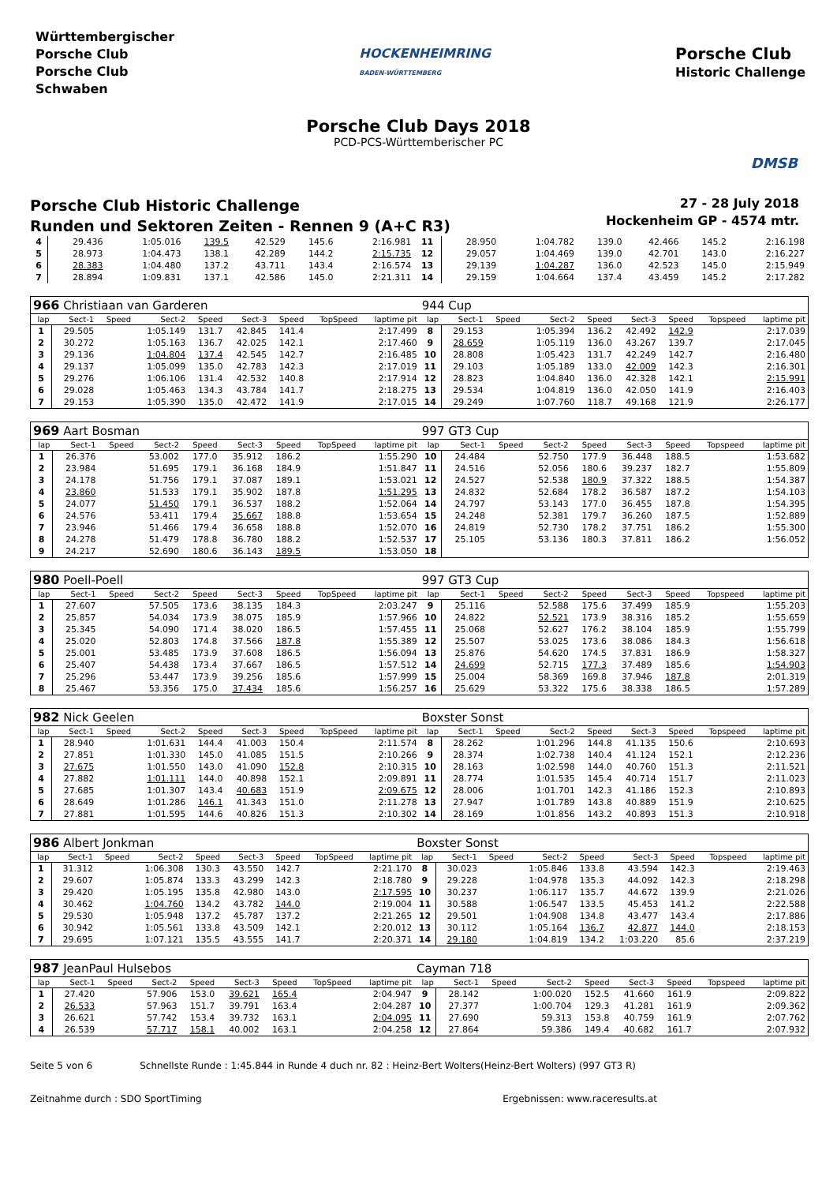Württembergischer
Porsche Club
Porsche Club
Schwaben
HOCKENHEIMRING
BADEN-WÜRTTEMBERG
Porsche Club
Historic Challenge
Porsche Club Days 2018
PCD-PCS-Württemberischer PC
DMSB
Porsche Club Historic Challenge
Runden und Sektoren Zeiten - Rennen 9 (A+C R3)
27 - 28 July 2018
Hockenheim GP - 4574 mtr.
| 4 | 29.436 | | 1:05.016 | 139.5 | 42.529 | 145.6 | | 2:16.981 | 11 | 28.950 | | 1:04.782 | 139.0 | 42.466 | 145.2 | | 2:16.198 |
| 5 | 28.973 | | 1:04.473 | 138.1 | 42.289 | 144.2 | | 2:15.735 | 12 | 29.057 | | 1:04.469 | 139.0 | 42.701 | 143.0 | | 2:16.227 |
| 6 | 28.383 | | 1:04.480 | 137.2 | 43.711 | 143.4 | | 2:16.574 | 13 | 29.139 | | 1:04.287 | 136.0 | 42.523 | 145.0 | | 2:15.949 |
| 7 | 28.894 | | 1:09.831 | 137.1 | 42.586 | 145.0 | | 2:21.311 | 14 | 29.159 | | 1:04.664 | 137.4 | 43.459 | 145.2 | | 2:17.282 |
| 966 Christiaan van Garderen | | | | | | | | | 944 Cup | | | | | | | | |
| lap | Sect-1 | Speed | Sect-2 | Speed | Sect-3 | Speed | TopSpeed | laptime pit | lap | Sect-1 | Speed | Sect-2 | Speed | Sect-3 | Speed | Topspeed | laptime pit |
| 1 | 29.505 | | 1:05.149 | 131.7 | 42.845 | 141.4 | | 2:17.499 | 8 | 29.153 | | 1:05.394 | 136.2 | 42.492 | 142.9 | | 2:17.039 |
| 2 | 30.272 | | 1:05.163 | 136.7 | 42.025 | 142.1 | | 2:17.460 | 9 | 28.659 | | 1:05.119 | 136.0 | 43.267 | 139.7 | | 2:17.045 |
| 3 | 29.136 | | 1:04.804 | 137.4 | 42.545 | 142.7 | | 2:16.485 | 10 | 28.808 | | 1:05.423 | 131.7 | 42.249 | 142.7 | | 2:16.480 |
| 4 | 29.137 | | 1:05.099 | 135.0 | 42.783 | 142.3 | | 2:17.019 | 11 | 29.103 | | 1:05.189 | 133.0 | 42.009 | 142.3 | | 2:16.301 |
| 5 | 29.276 | | 1:06.106 | 131.4 | 42.532 | 140.8 | | 2:17.914 | 12 | 28.823 | | 1:04.840 | 136.0 | 42.328 | 142.1 | | 2:15.991 |
| 6 | 29.028 | | 1:05.463 | 134.3 | 43.784 | 141.7 | | 2:18.275 | 13 | 29.534 | | 1:04.819 | 136.0 | 42.050 | 141.9 | | 2:16.403 |
| 7 | 29.153 | | 1:05.390 | 135.0 | 42.472 | 141.9 | | 2:17.015 | 14 | 29.249 | | 1:07.760 | 118.7 | 49.168 | 121.9 | | 2:26.177 |
| 969 Aart Bosman | | | | | | | | | 997 GT3 Cup | | | | | | | | |
| lap | Sect-1 | Speed | Sect-2 | Speed | Sect-3 | Speed | TopSpeed | laptime pit | lap | Sect-1 | Speed | Sect-2 | Speed | Sect-3 | Speed | Topspeed | laptime pit |
| 1 | 26.376 | | 53.002 | 177.0 | 35.912 | 186.2 | | 1:55.290 | 10 | 24.484 | | 52.750 | 177.9 | 36.448 | 188.5 | | 1:53.682 |
| 2 | 23.984 | | 51.695 | 179.1 | 36.168 | 184.9 | | 1:51.847 | 11 | 24.516 | | 52.056 | 180.6 | 39.237 | 182.7 | | 1:55.809 |
| 3 | 24.178 | | 51.756 | 179.1 | 37.087 | 189.1 | | 1:53.021 | 12 | 24.527 | | 52.538 | 180.9 | 37.322 | 188.5 | | 1:54.387 |
| 4 | 23.860 | | 51.533 | 179.1 | 35.902 | 187.8 | | 1:51.295 | 13 | 24.832 | | 52.684 | 178.2 | 36.587 | 187.2 | | 1:54.103 |
| 5 | 24.077 | | 51.450 | 179.1 | 36.537 | 188.2 | | 1:52.064 | 14 | 24.797 | | 53.143 | 177.0 | 36.455 | 187.8 | | 1:54.395 |
| 6 | 24.576 | | 53.411 | 179.4 | 35.667 | 188.8 | | 1:53.654 | 15 | 24.248 | | 52.381 | 179.7 | 36.260 | 187.5 | | 1:52.889 |
| 7 | 23.946 | | 51.466 | 179.4 | 36.658 | 188.8 | | 1:52.070 | 16 | 24.819 | | 52.730 | 178.2 | 37.751 | 186.2 | | 1:55.300 |
| 8 | 24.278 | | 51.479 | 178.8 | 36.780 | 188.2 | | 1:52.537 | 17 | 25.105 | | 53.136 | 180.3 | 37.811 | 186.2 | | 1:56.052 |
| 9 | 24.217 | | 52.690 | 180.6 | 36.143 | 189.5 | | 1:53.050 | 18 | | | | | | | | |
| 980 Poell-Poell | | | | | | | | | 997 GT3 Cup | | | | | | | | |
| lap | Sect-1 | Speed | Sect-2 | Speed | Sect-3 | Speed | TopSpeed | laptime pit | lap | Sect-1 | Speed | Sect-2 | Speed | Sect-3 | Speed | Topspeed | laptime pit |
| 1 | 27.607 | | 57.505 | 173.6 | 38.135 | 184.3 | | 2:03.247 | 9 | 25.116 | | 52.588 | 175.6 | 37.499 | 185.9 | | 1:55.203 |
| 2 | 25.857 | | 54.034 | 173.9 | 38.075 | 185.9 | | 1:57.966 | 10 | 24.822 | | 52.521 | 173.9 | 38.316 | 185.2 | | 1:55.659 |
| 3 | 25.345 | | 54.090 | 171.4 | 38.020 | 186.5 | | 1:57.455 | 11 | 25.068 | | 52.627 | 176.2 | 38.104 | 185.9 | | 1:55.799 |
| 4 | 25.020 | | 52.803 | 174.8 | 37.566 | 187.8 | | 1:55.389 | 12 | 25.507 | | 53.025 | 173.6 | 38.086 | 184.3 | | 1:56.618 |
| 5 | 25.001 | | 53.485 | 173.9 | 37.608 | 186.5 | | 1:56.094 | 13 | 25.876 | | 54.620 | 174.5 | 37.831 | 186.9 | | 1:58.327 |
| 6 | 25.407 | | 54.438 | 173.4 | 37.667 | 186.5 | | 1:57.512 | 14 | 24.699 | | 52.715 | 177.3 | 37.489 | 185.6 | | 1:54.903 |
| 7 | 25.296 | | 53.447 | 173.9 | 39.256 | 185.6 | | 1:57.999 | 15 | 25.004 | | 58.369 | 169.8 | 37.946 | 187.8 | | 2:01.319 |
| 8 | 25.467 | | 53.356 | 175.0 | 37.434 | 185.6 | | 1:56.257 | 16 | 25.629 | | 53.322 | 175.6 | 38.338 | 186.5 | | 1:57.289 |
| 982 Nick Geelen | | | | | | | | | Boxster Sonst | | | | | | | | |
| lap | Sect-1 | Speed | Sect-2 | Speed | Sect-3 | Speed | TopSpeed | laptime pit | lap | Sect-1 | Speed | Sect-2 | Speed | Sect-3 | Speed | Topspeed | laptime pit |
| 1 | 28.940 | | 1:01.631 | 144.4 | 41.003 | 150.4 | | 2:11.574 | 8 | 28.262 | | 1:01.296 | 144.8 | 41.135 | 150.6 | | 2:10.693 |
| 2 | 27.851 | | 1:01.330 | 145.0 | 41.085 | 151.5 | | 2:10.266 | 9 | 28.374 | | 1:02.738 | 140.4 | 41.124 | 152.1 | | 2:12.236 |
| 3 | 27.675 | | 1:01.550 | 143.0 | 41.090 | 152.8 | | 2:10.315 | 10 | 28.163 | | 1:02.598 | 144.0 | 40.760 | 151.3 | | 2:11.521 |
| 4 | 27.882 | | 1:01.111 | 144.0 | 40.898 | 152.1 | | 2:09.891 | 11 | 28.774 | | 1:01.535 | 145.4 | 40.714 | 151.7 | | 2:11.023 |
| 5 | 27.685 | | 1:01.307 | 143.4 | 40.683 | 151.9 | | 2:09.675 | 12 | 28.006 | | 1:01.701 | 142.3 | 41.186 | 152.3 | | 2:10.893 |
| 6 | 28.649 | | 1:01.286 | 146.1 | 41.343 | 151.0 | | 2:11.278 | 13 | 27.947 | | 1:01.789 | 143.8 | 40.889 | 151.9 | | 2:10.625 |
| 7 | 27.881 | | 1:01.595 | 144.6 | 40.826 | 151.3 | | 2:10.302 | 14 | 28.169 | | 1:01.856 | 143.2 | 40.893 | 151.3 | | 2:10.918 |
| 986 Albert Jonkman | | | | | | | | | Boxster Sonst | | | | | | | | |
| lap | Sect-1 | Speed | Sect-2 | Speed | Sect-3 | Speed | TopSpeed | laptime pit | lap | Sect-1 | Speed | Sect-2 | Speed | Sect-3 | Speed | Topspeed | laptime pit |
| 1 | 31.312 | | 1:06.308 | 130.3 | 43.550 | 142.7 | | 2:21.170 | 8 | 30.023 | | 1:05.846 | 133.8 | 43.594 | 142.3 | | 2:19.463 |
| 2 | 29.607 | | 1:05.874 | 133.3 | 43.299 | 142.3 | | 2:18.780 | 9 | 29.228 | | 1:04.978 | 135.3 | 44.092 | 142.3 | | 2:18.298 |
| 3 | 29.420 | | 1:05.195 | 135.8 | 42.980 | 143.0 | | 2:17.595 | 10 | 30.237 | | 1:06.117 | 135.7 | 44.672 | 139.9 | | 2:21.026 |
| 4 | 30.462 | | 1:04.760 | 134.2 | 43.782 | 144.0 | | 2:19.004 | 11 | 30.588 | | 1:06.547 | 133.5 | 45.453 | 141.2 | | 2:22.588 |
| 5 | 29.530 | | 1:05.948 | 137.2 | 45.787 | 137.2 | | 2:21.265 | 12 | 29.501 | | 1:04.908 | 134.8 | 43.477 | 143.4 | | 2:17.886 |
| 6 | 30.942 | | 1:05.561 | 133.8 | 43.509 | 142.1 | | 2:20.012 | 13 | 30.112 | | 1:05.164 | 136.7 | 42.877 | 144.0 | | 2:18.153 |
| 7 | 29.695 | | 1:07.121 | 135.5 | 43.555 | 141.7 | | 2:20.371 | 14 | 29.180 | | 1:04.819 | 134.2 | 1:03.220 | 85.6 | | 2:37.219 |
| 987 JeanPaul Hulsebos | | | | | | | | | Cayman 718 | | | | | | | | |
| lap | Sect-1 | Speed | Sect-2 | Speed | Sect-3 | Speed | TopSpeed | laptime pit | lap | Sect-1 | Speed | Sect-2 | Speed | Sect-3 | Speed | Topspeed | laptime pit |
| 1 | 27.420 | | 57.906 | 153.0 | 39.621 | 165.4 | | 2:04.947 | 9 | 28.142 | | 1:00.020 | 152.5 | 41.660 | 161.9 | | 2:09.822 |
| 2 | 26.533 | | 57.963 | 151.7 | 39.791 | 163.4 | | 2:04.287 | 10 | 27.377 | | 1:00.704 | 129.3 | 41.281 | 161.9 | | 2:09.362 |
| 3 | 26.621 | | 57.742 | 153.4 | 39.732 | 163.1 | | 2:04.095 | 11 | 27.690 | | 59.313 | 153.8 | 40.759 | 161.9 | | 2:07.762 |
| 4 | 26.539 | | 57.717 | 158.1 | 40.002 | 163.1 | | 2:04.258 | 12 | 27.864 | | 59.386 | 149.4 | 40.682 | 161.7 | | 2:07.932 |
Seite 5 von 6 Schnellste Runde : 1:45.844 in Runde 4 duch nr. 82 : Heinz-Bert Wolters(Heinz-Bert Wolters) (997 GT3 R)
Zeitnahme durch : SDO SportTiming Ergebnissen: www.raceresults.at